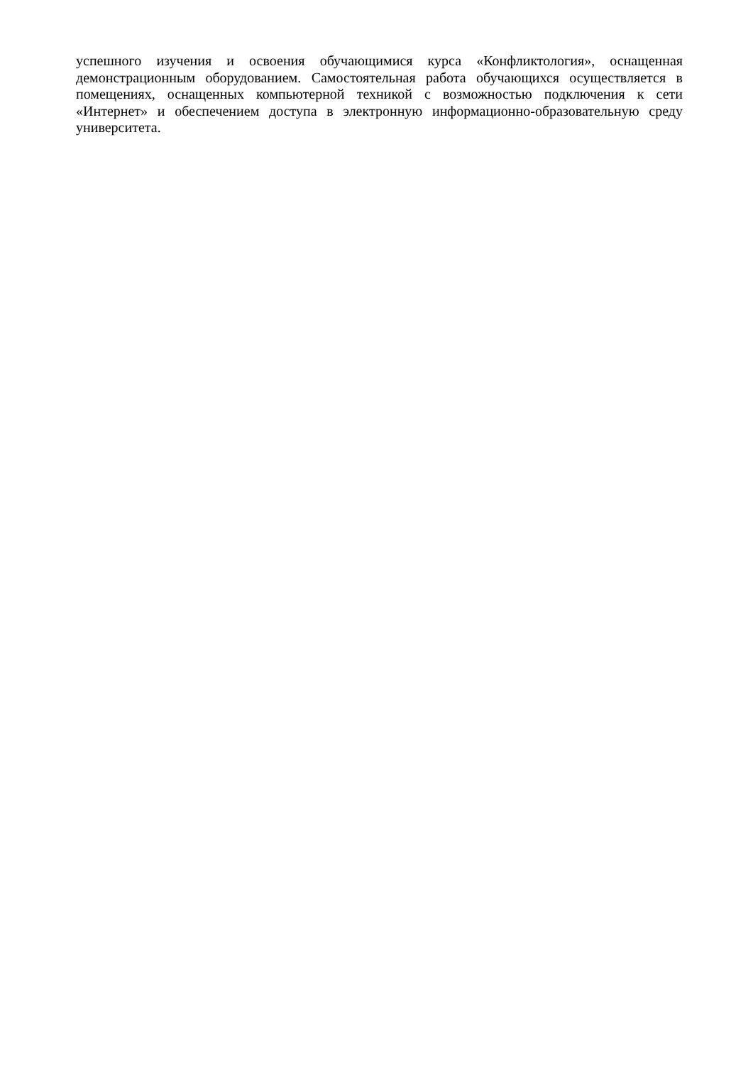успешного изучения и освоения обучающимися курса «Конфликтология», оснащенная демонстрационным оборудованием. Самостоятельная работа обучающихся осуществляется в помещениях, оснащенных компьютерной техникой с возможностью подключения к сети «Интернет» и обеспечением доступа в электронную информационно-образовательную среду университета.